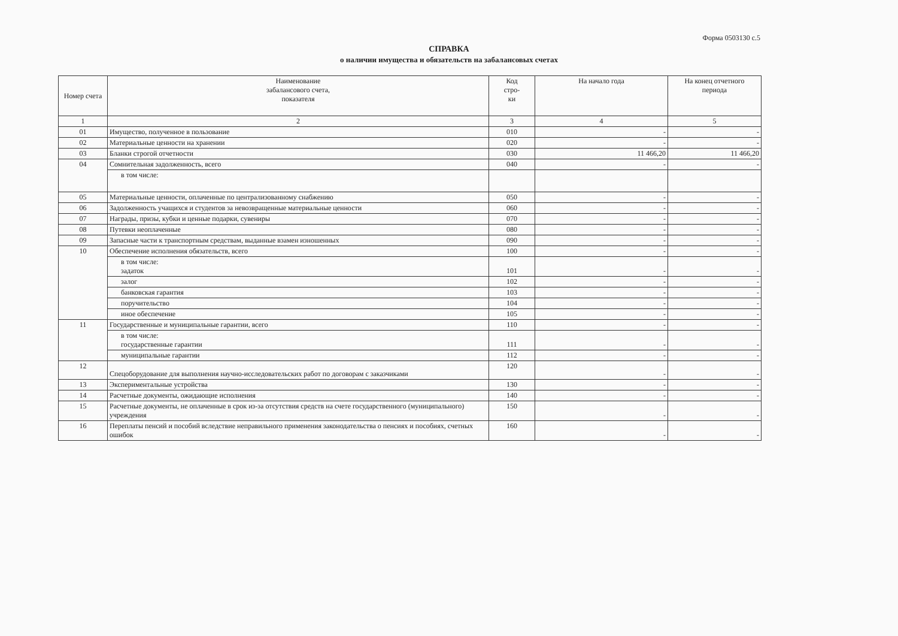Форма 0503130 с.5
СПРАВКА
о наличии имущества и обязательств на забалансовых счетах
| Номер счета | Наименование забалансового счета, показателя | Код стро- ки | На начало года | На конец отчетного периода |
| --- | --- | --- | --- | --- |
| 1 | 2 | 3 | 4 | 5 |
| 01 | Имущество, полученное в пользование | 010 | - | - |
| 02 | Материальные ценности на хранении | 020 | - | - |
| 03 | Бланки строгой отчетности | 030 | 11 466,20 | 11 466,20 |
| 04 | Сомнительная задолженность, всего | 040 | - | - |
| | в том числе: | | | |
| 05 | Материальные ценности, оплаченные по централизованному снабжению | 050 | - | - |
| 06 | Задолженность учащихся и студентов за невозвращенные материальные ценности | 060 | - | - |
| 07 | Награды, призы, кубки и ценные подарки, сувениры | 070 | - | - |
| 08 | Путевки неоплаченные | 080 | - | - |
| 09 | Запасные части к транспортным средствам, выданные взамен изношенных | 090 | - | - |
| 10 | Обеспечение исполнения обязательств, всего | 100 | - | - |
| | в том числе: задаток | 101 | - | - |
| | залог | 102 | - | - |
| | банковская гарантия | 103 | - | - |
| | поручительство | 104 | - | - |
| | иное обеспечение | 105 | - | - |
| 11 | Государственные и муниципальные гарантии, всего | 110 | - | - |
| | в том числе: государственные гарантии | 111 | - | - |
| | муниципальные гарантии | 112 | - | - |
| 12 | Спецоборудование для выполнения научно-исследовательских работ по договорам с заказчиками | 120 | - | - |
| 13 | Экспериментальные устройства | 130 | - | - |
| 14 | Расчетные документы, ожидающие исполнения | 140 | - | - |
| 15 | Расчетные документы, не оплаченные в срок из-за отсутствия средств на счете государственного (муниципального) учреждения | 150 | - | - |
| 16 | Переплаты пенсий и пособий вследствие неправильного применения законодательства о пенсиях и пособиях, счетных ошибок | 160 | - | - |